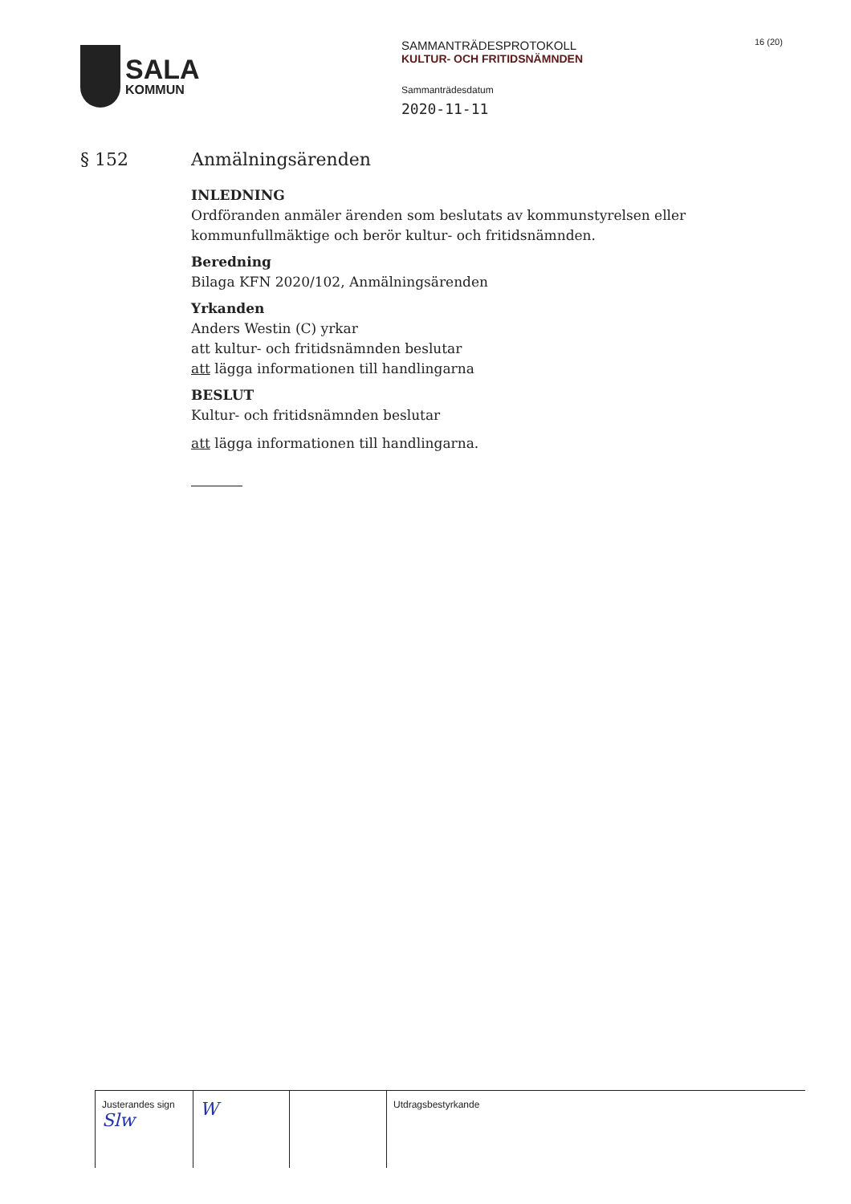SALA
KOMMUN
SAMMANTRÄDESPROTOKOLL
KULTUR- OCH FRITIDSNÄMNDEN
Sammanträdesdatum
2020-11-11
16 (20)
§ 152 Anmälningsärenden
INLEDNING
Ordföranden anmäler ärenden som beslutats av kommunstyrelsen eller kommunfullmäktige och berör kultur- och fritidsnämnden.
Beredning
Bilaga KFN 2020/102, Anmälningsärenden
Yrkanden
Anders Westin (C) yrkar
att kultur- och fritidsnämnden beslutar
att lägga informationen till handlingarna
BESLUT
Kultur- och fritidsnämnden beslutar
att lägga informationen till handlingarna.
| Justerandes sign Slw | W | | Utdragsbestyrkande |